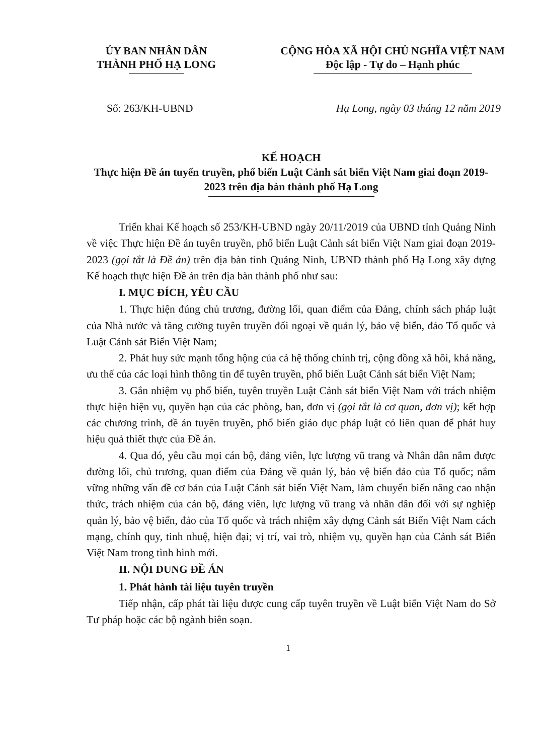ỦY BAN NHÂN DÂN
THÀNH PHỐ HẠ LONG
CỘNG HÒA XÃ HỘI CHỦ NGHĨA VIỆT NAM
Độc lập - Tự do – Hạnh phúc
Số: 263/KH-UBND Hạ Long, ngày 03 tháng 12 năm 2019
KẾ HOẠCH
Thực hiện Đề án tuyển truyền, phổ biến Luật Cảnh sát biển Việt Nam giai đoạn 2019-2023 trên địa bàn thành phố Hạ Long
Triển khai Kế hoạch số 253/KH-UBND ngày 20/11/2019 của UBND tỉnh Quảng Ninh về việc Thực hiện Đề án tuyên truyền, phổ biến Luật Cảnh sát biển Việt Nam giai đoạn 2019-2023 (gọi tắt là Đề án) trên địa bàn tỉnh Quảng Ninh, UBND thành phố Hạ Long xây dựng Kế hoạch thực hiện Đề án trên địa bàn thành phố như sau:
I. MỤC ĐÍCH, YÊU CẦU
1. Thực hiện đúng chủ trương, đường lối, quan điểm của Đảng, chính sách pháp luật của Nhà nước và tăng cường tuyên truyền đối ngoại về quản lý, bảo vệ biển, đảo Tổ quốc và Luật Cảnh sát Biển Việt Nam;
2. Phát huy sức mạnh tổng hộng của cả hệ thống chính trị, cộng đồng xã hôi, khả năng, ưu thế của các loại hình thông tin để tuyên truyền, phổ biến Luật Cảnh sát biển Việt Nam;
3. Gắn nhiệm vụ phổ biến, tuyên truyền Luật Cảnh sát biển Việt Nam với trách nhiệm thực hiện hiện vụ, quyền hạn của các phòng, ban, đơn vị (gọi tắt là cơ quan, đơn vị); kết hợp các chương trình, đề án tuyên truyền, phổ biến giáo dục pháp luật có liên quan để phát huy hiệu quả thiết thực của Đề án.
4. Qua đó, yêu cầu mọi cán bộ, đảng viên, lực lượng vũ trang và Nhân dân nắm được đường lối, chủ trương, quan điểm của Đảng về quản lý, bảo vệ biển đảo của Tổ quốc; nắm vững những vấn đề cơ bản của Luật Cảnh sát biển Việt Nam, làm chuyển biến nâng cao nhận thức, trách nhiệm của cán bộ, đảng viên, lực lượng vũ trang và nhân dân đối với sự nghiệp quản lý, bảo vệ biển, đảo của Tổ quốc và trách nhiệm xây dựng Cảnh sát Biển Việt Nam cách mạng, chính quy, tinh nhuệ, hiện đại; vị trí, vai trò, nhiệm vụ, quyền hạn của Cảnh sát Biển Việt Nam trong tình hình mới.
II. NỘI DUNG ĐỀ ÁN
1. Phát hành tài liệu tuyên truyền
Tiếp nhận, cấp phát tài liệu được cung cấp tuyên truyền về Luật biển Việt Nam do Sở Tư pháp hoặc các bộ ngành biên soạn.
1